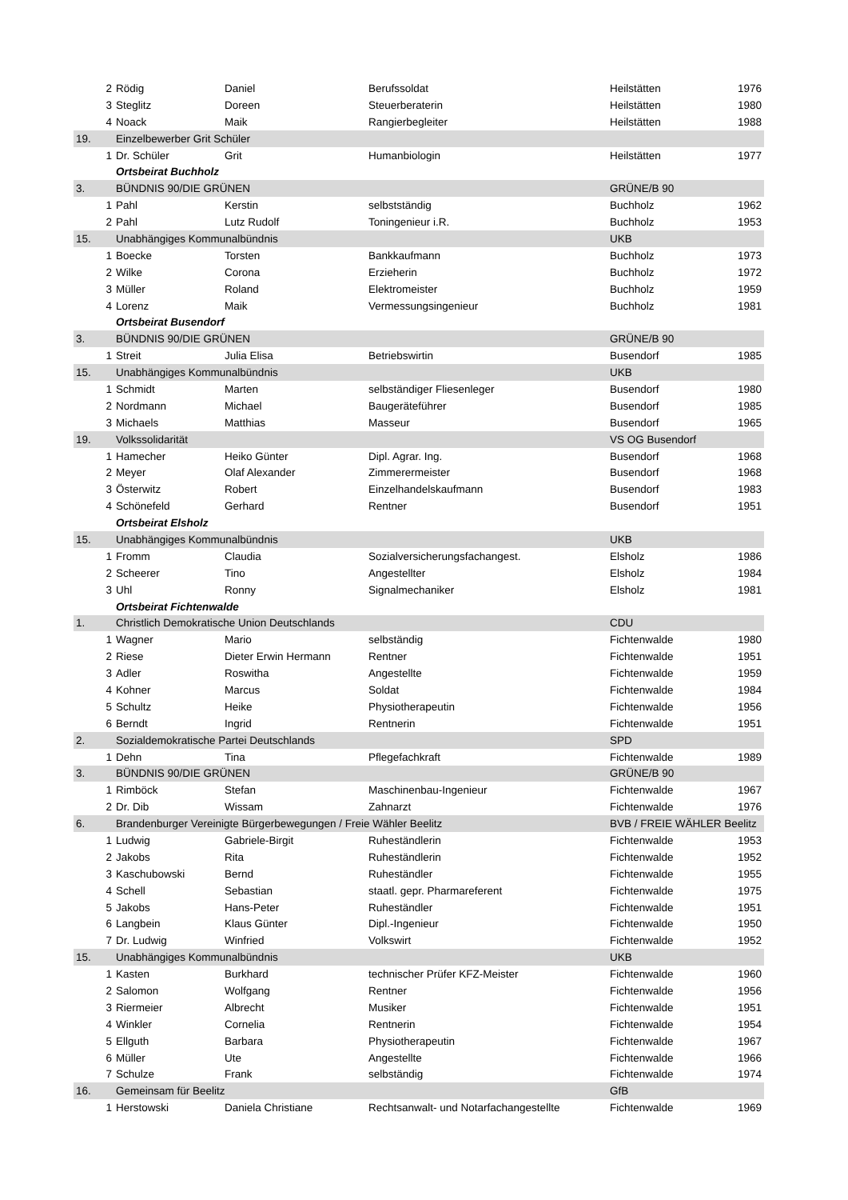| 2 | Rödig | Daniel | Berufssoldat | Heilstätten | 1976 |
| 3 | Steglitz | Doreen | Steuerberaterin | Heilstätten | 1980 |
| 4 | Noack | Maik | Rangierbegleiter | Heilstätten | 1988 |
| 19. | Einzelbewerber Grit Schüler | | | | |
| 1 | Dr. Schüler | Grit | Humanbiologin | Heilstätten | 1977 |
| | Ortsbeirat Buchholz | | | | |
| 3. | BÜNDNIS 90/DIE GRÜNEN | | | GRÜNE/B 90 | |
| 1 | Pahl | Kerstin | selbstständig | Buchholz | 1962 |
| 2 | Pahl | Lutz Rudolf | Toningenieur i.R. | Buchholz | 1953 |
| 15. | Unabhängiges Kommunalbündnis | | | UKB | |
| 1 | Boecke | Torsten | Bankkaufmann | Buchholz | 1973 |
| 2 | Wilke | Corona | Erzieherin | Buchholz | 1972 |
| 3 | Müller | Roland | Elektromeister | Buchholz | 1959 |
| 4 | Lorenz | Maik | Vermessungsingenieur | Buchholz | 1981 |
| | Ortsbeirat Busendorf | | | | |
| 3. | BÜNDNIS 90/DIE GRÜNEN | | | GRÜNE/B 90 | |
| 1 | Streit | Julia Elisa | Betriebswirtin | Busendorf | 1985 |
| 15. | Unabhängiges Kommunalbündnis | | | UKB | |
| 1 | Schmidt | Marten | selbständiger Fliesenleger | Busendorf | 1980 |
| 2 | Nordmann | Michael | Baugeräteführer | Busendorf | 1985 |
| 3 | Michaels | Matthias | Masseur | Busendorf | 1965 |
| 19. | Volkssolidarität | | | VS OG Busendorf | |
| 1 | Hamecher | Heiko Günter | Dipl. Agrar. Ing. | Busendorf | 1968 |
| 2 | Meyer | Olaf Alexander | Zimmerermeister | Busendorf | 1968 |
| 3 | Österwitz | Robert | Einzelhandelskaufmann | Busendorf | 1983 |
| 4 | Schönefeld | Gerhard | Rentner | Busendorf | 1951 |
| | Ortsbeirat Elsholz | | | | |
| 15. | Unabhängiges Kommunalbündnis | | | UKB | |
| 1 | Fromm | Claudia | Sozialversicherungsfachangest. | Elsholz | 1986 |
| 2 | Scheerer | Tino | Angestellter | Elsholz | 1984 |
| 3 | Uhl | Ronny | Signalmechaniker | Elsholz | 1981 |
| | Ortsbeirat Fichtenwalde | | | | |
| 1. | Christlich Demokratische Union Deutschlands | | | CDU | |
| 1 | Wagner | Mario | selbständig | Fichtenwalde | 1980 |
| 2 | Riese | Dieter Erwin Hermann | Rentner | Fichtenwalde | 1951 |
| 3 | Adler | Roswitha | Angestellte | Fichtenwalde | 1959 |
| 4 | Kohner | Marcus | Soldat | Fichtenwalde | 1984 |
| 5 | Schultz | Heike | Physiotherapeutin | Fichtenwalde | 1956 |
| 6 | Berndt | Ingrid | Rentnerin | Fichtenwalde | 1951 |
| 2. | Sozialdemokratische Partei Deutschlands | | | SPD | |
| 1 | Dehn | Tina | Pflegefachkraft | Fichtenwalde | 1989 |
| 3. | BÜNDNIS 90/DIE GRÜNEN | | | GRÜNE/B 90 | |
| 1 | Rimböck | Stefan | Maschinenbau-Ingenieur | Fichtenwalde | 1967 |
| 2 | Dr. Dib | Wissam | Zahnarzt | Fichtenwalde | 1976 |
| 6. | Brandenburger Vereinigte Bürgerbewegungen / Freie Wähler Beelitz | | | BVB / FREIE WÄHLER Beelitz | |
| 1 | Ludwig | Gabriele-Birgit | Ruheständlerin | Fichtenwalde | 1953 |
| 2 | Jakobs | Rita | Ruheständlerin | Fichtenwalde | 1952 |
| 3 | Kaschubowski | Bernd | Ruheständler | Fichtenwalde | 1955 |
| 4 | Schell | Sebastian | staatl. gepr. Pharmareferent | Fichtenwalde | 1975 |
| 5 | Jakobs | Hans-Peter | Ruheständler | Fichtenwalde | 1951 |
| 6 | Langbein | Klaus Günter | Dipl.-Ingenieur | Fichtenwalde | 1950 |
| 7 | Dr. Ludwig | Winfried | Volkswirt | Fichtenwalde | 1952 |
| 15. | Unabhängiges Kommunalbündnis | | | UKB | |
| 1 | Kasten | Burkhard | technischer Prüfer KFZ-Meister | Fichtenwalde | 1960 |
| 2 | Salomon | Wolfgang | Rentner | Fichtenwalde | 1956 |
| 3 | Riermeier | Albrecht | Musiker | Fichtenwalde | 1951 |
| 4 | Winkler | Cornelia | Rentnerin | Fichtenwalde | 1954 |
| 5 | Ellguth | Barbara | Physiotherapeutin | Fichtenwalde | 1967 |
| 6 | Müller | Ute | Angestellte | Fichtenwalde | 1966 |
| 7 | Schulze | Frank | selbständig | Fichtenwalde | 1974 |
| 16. | Gemeinsam für Beelitz | | | GfB | |
| 1 | Herstowski | Daniela Christiane | Rechtsanwalt- und Notarfachangestellte | Fichtenwalde | 1969 |